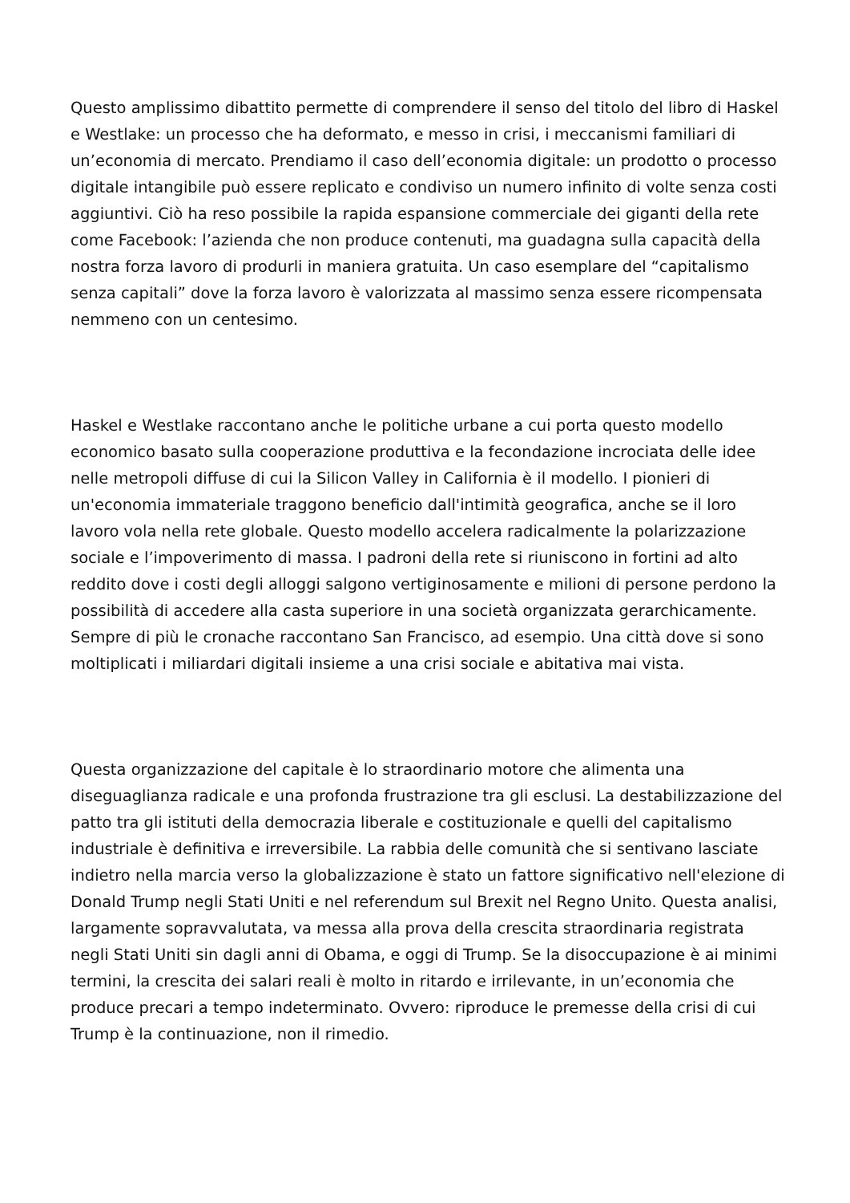Questo amplissimo dibattito permette di comprendere il senso del titolo del libro di Haskel e Westlake: un processo che ha deformato, e messo in crisi, i meccanismi familiari di un’economia di mercato. Prendiamo il caso dell’economia digitale: un prodotto o processo digitale intangibile può essere replicato e condiviso un numero infinito di volte senza costi aggiuntivi. Ciò ha reso possibile la rapida espansione commerciale dei giganti della rete come Facebook: l’azienda che non produce contenuti, ma guadagna sulla capacità della nostra forza lavoro di produrli in maniera gratuita. Un caso esemplare del “capitalismo senza capitali” dove la forza lavoro è valorizzata al massimo senza essere ricompensata nemmeno con un centesimo.
Haskel e Westlake raccontano anche le politiche urbane a cui porta questo modello economico basato sulla cooperazione produttiva e la fecondazione incrociata delle idee nelle metropoli diffuse di cui la Silicon Valley in California è il modello. I pionieri di un'economia immateriale traggono beneficio dall'intimità geografica, anche se il loro lavoro vola nella rete globale. Questo modello accelera radicalmente la polarizzazione sociale e l’impoverimento di massa. I padroni della rete si riuniscono in fortini ad alto reddito dove i costi degli alloggi salgono vertiginosamente e milioni di persone perdono la possibilità di accedere alla casta superiore in una società organizzata gerarchicamente. Sempre di più le cronache raccontano San Francisco, ad esempio. Una città dove si sono moltiplicati i miliardari digitali insieme a una crisi sociale e abitativa mai vista.
Questa organizzazione del capitale è lo straordinario motore che alimenta una diseguaglianza radicale e una profonda frustrazione tra gli esclusi. La destabilizzazione del patto tra gli istituti della democrazia liberale e costituzionale e quelli del capitalismo industriale è definitiva e irreversibile. La rabbia delle comunità che si sentivano lasciate indietro nella marcia verso la globalizzazione è stato un fattore significativo nell'elezione di Donald Trump negli Stati Uniti e nel referendum sul Brexit nel Regno Unito. Questa analisi, largamente sopravvalutata, va messa alla prova della crescita straordinaria registrata negli Stati Uniti sin dagli anni di Obama, e oggi di Trump. Se la disoccupazione è ai minimi termini, la crescita dei salari reali è molto in ritardo e irrilevante, in un’economia che produce precari a tempo indeterminato. Ovvero: riproduce le premesse della crisi di cui Trump è la continuazione, non il rimedio.